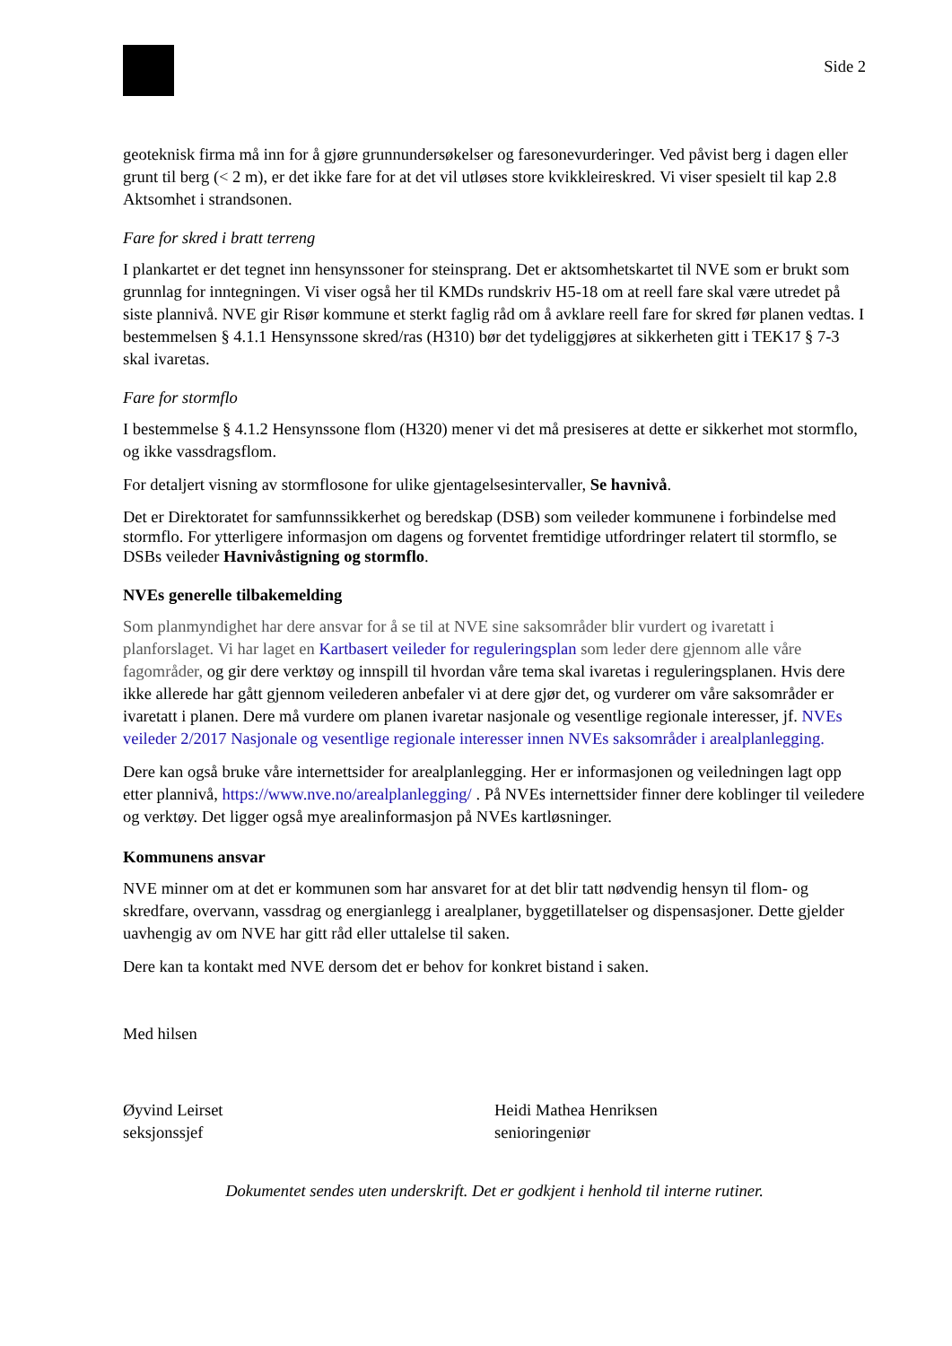Side 2
geoteknisk firma må inn for å gjøre grunnundersøkelser og faresonevurderinger. Ved påvist berg i dagen eller grunt til berg (< 2 m), er det ikke fare for at det vil utløses store kvikkleireskred. Vi viser spesielt til kap 2.8 Aktsomhet i strandsonen.
Fare for skred i bratt terreng
I plankartet er det tegnet inn hensynssoner for steinsprang. Det er aktsomhetskartet til NVE som er brukt som grunnlag for inntegningen. Vi viser også her til KMDs rundskriv H5-18 om at reell fare skal være utredet på siste plannivå. NVE gir Risør kommune et sterkt faglig råd om å avklare reell fare for skred før planen vedtas. I bestemmelsen § 4.1.1 Hensynssone skred/ras (H310) bør det tydeliggjøres at sikkerheten gitt i TEK17 § 7-3 skal ivaretas.
Fare for stormflo
I bestemmelse § 4.1.2 Hensynssone flom (H320) mener vi det må presiseres at dette er sikkerhet mot stormflo, og ikke vassdragsflom.
For detaljert visning av stormflosone for ulike gjentagelsesintervaller, Se havnivå.
Det er Direktoratet for samfunnssikkerhet og beredskap (DSB) som veileder kommunene i forbindelse med stormflo. For ytterligere informasjon om dagens og forventet fremtidige utfordringer relatert til stormflo, se DSBs veileder Havnivåstigning og stormflo.
NVEs generelle tilbakemelding
Som planmyndighet har dere ansvar for å se til at NVE sine saksområder blir vurdert og ivaretatt i planforslaget. Vi har laget en Kartbasert veileder for reguleringsplan som leder dere gjennom alle våre fagområder, og gir dere verktøy og innspill til hvordan våre tema skal ivaretas i reguleringsplanen. Hvis dere ikke allerede har gått gjennom veilederen anbefaler vi at dere gjør det, og vurderer om våre saksområder er ivaretatt i planen. Dere må vurdere om planen ivaretar nasjonale og vesentlige regionale interesser, jf. NVEs veileder 2/2017 Nasjonale og vesentlige regionale interesser innen NVEs saksområder i arealplanlegging.
Dere kan også bruke våre internettsider for arealplanlegging. Her er informasjonen og veiledningen lagt opp etter plannivå, https://www.nve.no/arealplanlegging/ . På NVEs internettsider finner dere koblinger til veiledere og verktøy. Det ligger også mye arealinformasjon på NVEs kartløsninger.
Kommunens ansvar
NVE minner om at det er kommunen som har ansvaret for at det blir tatt nødvendig hensyn til flom- og skredfare, overvann, vassdrag og energianlegg i arealplaner, byggetillatelser og dispensasjoner. Dette gjelder uavhengig av om NVE har gitt råd eller uttalelse til saken.
Dere kan ta kontakt med NVE dersom det er behov for konkret bistand i saken.
Med hilsen
Øyvind Leirset
seksjonssjef
Heidi Mathea Henriksen
senioringeniør
Dokumentet sendes uten underskrift. Det er godkjent i henhold til interne rutiner.